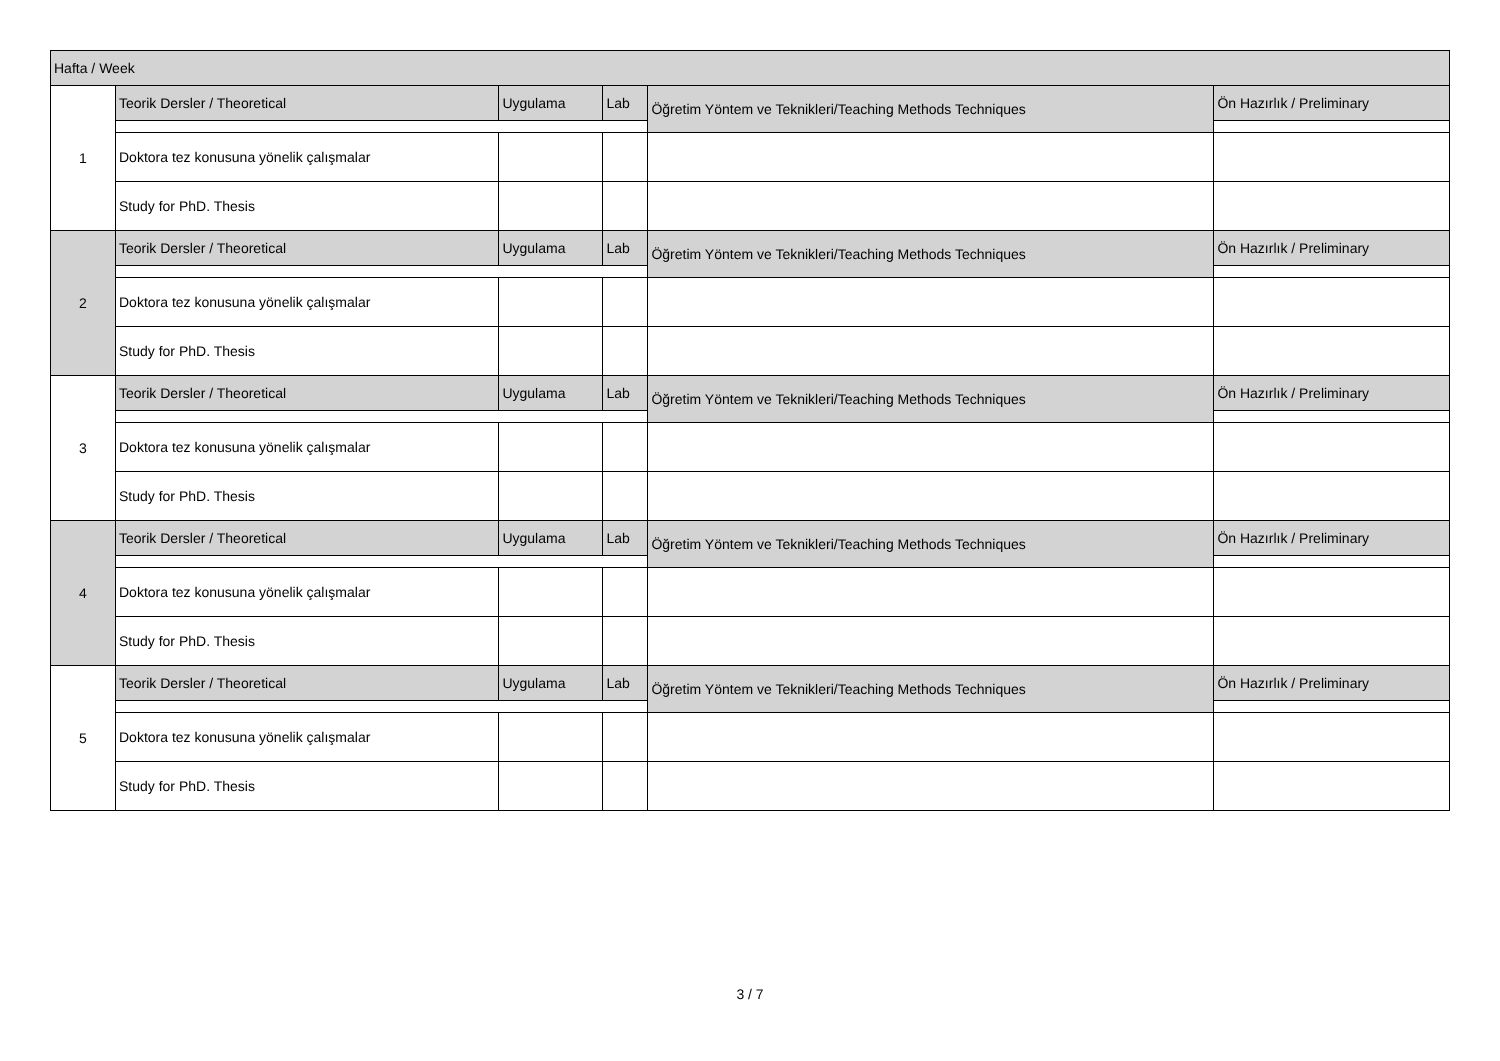| Hafta / Week | | | | | |
| --- | --- | --- | --- | --- | --- |
| 1 | Teorik Dersler / Theoretical | Uygulama | Lab | Öğretim Yöntem ve Teknikleri/Teaching Methods Techniques | Ön Hazırlık / Preliminary |
| | Doktora tez konusuna yönelik çalışmalar | | | | |
| | Study for PhD. Thesis | | | | |
| 2 | Teorik Dersler / Theoretical | Uygulama | Lab | Öğretim Yöntem ve Teknikleri/Teaching Methods Techniques | Ön Hazırlık / Preliminary |
| | Doktora tez konusuna yönelik çalışmalar | | | | |
| | Study for PhD. Thesis | | | | |
| 3 | Teorik Dersler / Theoretical | Uygulama | Lab | Öğretim Yöntem ve Teknikleri/Teaching Methods Techniques | Ön Hazırlık / Preliminary |
| | Doktora tez konusuna yönelik çalışmalar | | | | |
| | Study for PhD. Thesis | | | | |
| 4 | Teorik Dersler / Theoretical | Uygulama | Lab | Öğretim Yöntem ve Teknikleri/Teaching Methods Techniques | Ön Hazırlık / Preliminary |
| | Doktora tez konusuna yönelik çalışmalar | | | | |
| | Study for PhD. Thesis | | | | |
| 5 | Teorik Dersler / Theoretical | Uygulama | Lab | Öğretim Yöntem ve Teknikleri/Teaching Methods Techniques | Ön Hazırlık / Preliminary |
| | Doktora tez konusuna yönelik çalışmalar | | | | |
| | Study for PhD. Thesis | | | | |
3 / 7